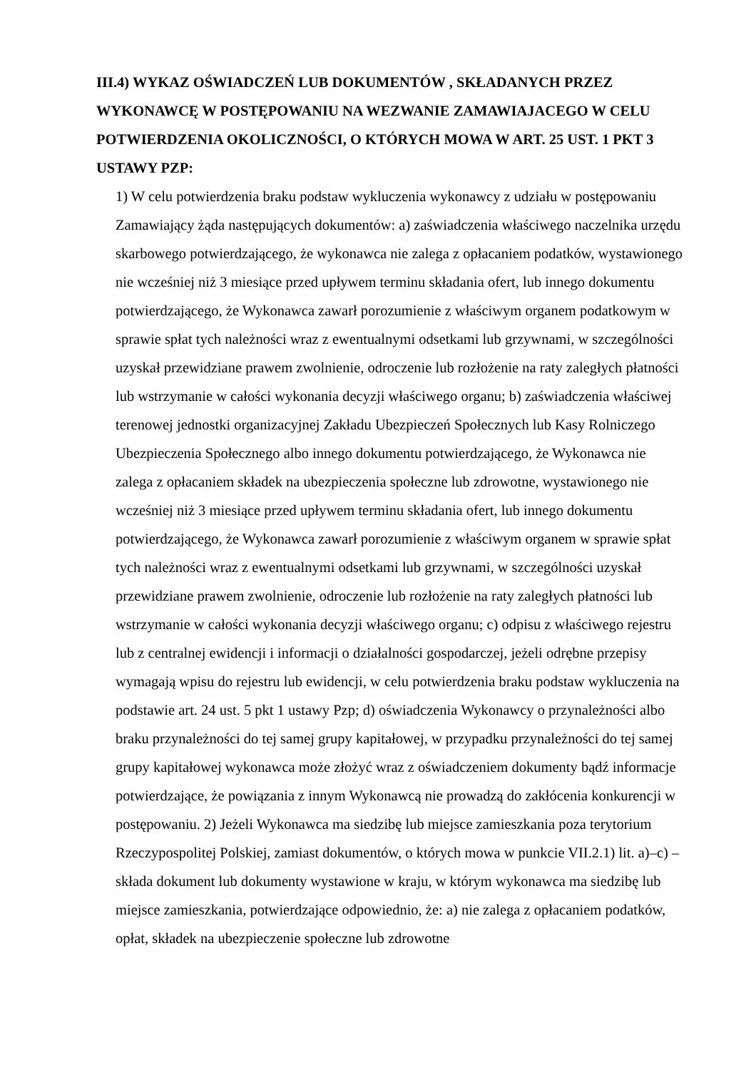III.4) WYKAZ OŚWIADCZEŃ LUB DOKUMENTÓW , SKŁADANYCH PRZEZ WYKONAWCĘ W POSTĘPOWANIU NA WEZWANIE ZAMAWIAJACEGO W CELU POTWIERDZENIA OKOLICZNOŚCI, O KTÓRYCH MOWA W ART. 25 UST. 1 PKT 3 USTAWY PZP:
1) W celu potwierdzenia braku podstaw wykluczenia wykonawcy z udziału w postępowaniu Zamawiający żąda następujących dokumentów: a) zaświadczenia właściwego naczelnika urzędu skarbowego potwierdzającego, że wykonawca nie zalega z opłacaniem podatków, wystawionego nie wcześniej niż 3 miesiące przed upływem terminu składania ofert, lub innego dokumentu potwierdzającego, że Wykonawca zawarł porozumienie z właściwym organem podatkowym w sprawie spłat tych należności wraz z ewentualnymi odsetkami lub grzywnami, w szczególności uzyskał przewidziane prawem zwolnienie, odroczenie lub rozłożenie na raty zaległych płatności lub wstrzymanie w całości wykonania decyzji właściwego organu; b) zaświadczenia właściwej terenowej jednostki organizacyjnej Zakładu Ubezpieczeń Społecznych lub Kasy Rolniczego Ubezpieczenia Społecznego albo innego dokumentu potwierdzającego, że Wykonawca nie zalega z opłacaniem składek na ubezpieczenia społeczne lub zdrowotne, wystawionego nie wcześniej niż 3 miesiące przed upływem terminu składania ofert, lub innego dokumentu potwierdzającego, że Wykonawca zawarł porozumienie z właściwym organem w sprawie spłat tych należności wraz z ewentualnymi odsetkami lub grzywnami, w szczególności uzyskał przewidziane prawem zwolnienie, odroczenie lub rozłożenie na raty zaległych płatności lub wstrzymanie w całości wykonania decyzji właściwego organu; c) odpisu z właściwego rejestru lub z centralnej ewidencji i informacji o działalności gospodarczej, jeżeli odrębne przepisy wymagają wpisu do rejestru lub ewidencji, w celu potwierdzenia braku podstaw wykluczenia na podstawie art. 24 ust. 5 pkt 1 ustawy Pzp; d) oświadczenia Wykonawcy o przynależności albo braku przynależności do tej samej grupy kapitałowej, w przypadku przynależności do tej samej grupy kapitałowej wykonawca może złożyć wraz z oświadczeniem dokumenty bądź informacje potwierdzające, że powiązania z innym Wykonawcą nie prowadzą do zakłócenia konkurencji w postępowaniu. 2) Jeżeli Wykonawca ma siedzibę lub miejsce zamieszkania poza terytorium Rzeczypospolitej Polskiej, zamiast dokumentów, o których mowa w punkcie VII.2.1) lit. a)–c) – składa dokument lub dokumenty wystawione w kraju, w którym wykonawca ma siedzibę lub miejsce zamieszkania, potwierdzające odpowiednio, że: a) nie zalega z opłacaniem podatków, opłat, składek na ubezpieczenie społeczne lub zdrowotne